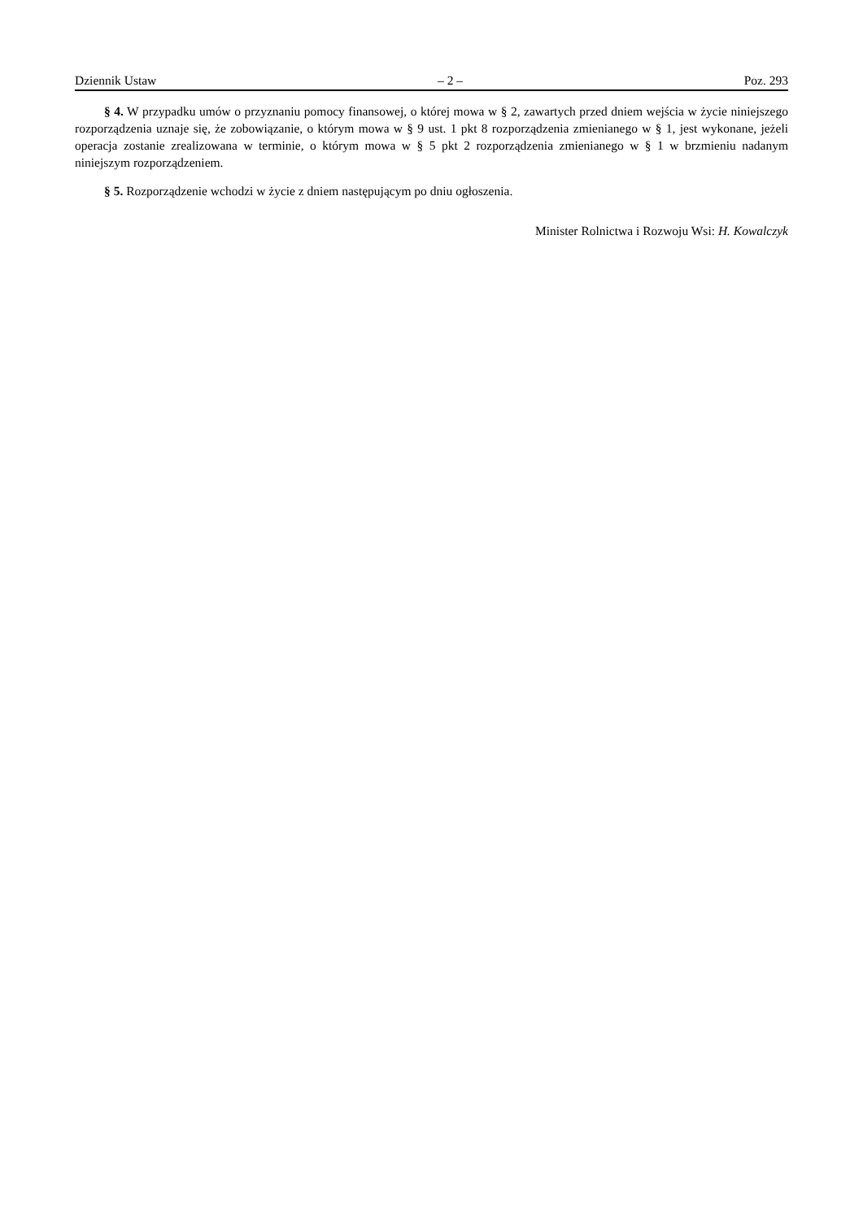Dziennik Ustaw – 2 – Poz. 293
§ 4. W przypadku umów o przyznaniu pomocy finansowej, o której mowa w § 2, zawartych przed dniem wejścia w życie niniejszego rozporządzenia uznaje się, że zobowiązanie, o którym mowa w § 9 ust. 1 pkt 8 rozporządzenia zmienianego w § 1, jest wykonane, jeżeli operacja zostanie zrealizowana w terminie, o którym mowa w § 5 pkt 2 rozporządzenia zmienianego w § 1 w brzmieniu nadanym niniejszym rozporządzeniem.
§ 5. Rozporządzenie wchodzi w życie z dniem następującym po dniu ogłoszenia.
Minister Rolnictwa i Rozwoju Wsi: H. Kowalczyk